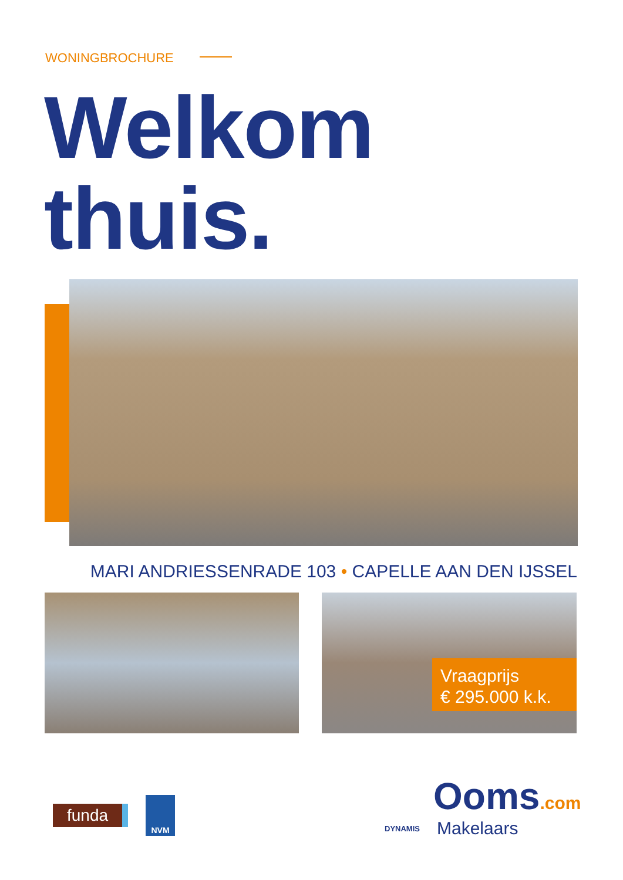WONINGBROCHURE
Welkom
thuis.
MARI ANDRIESSENRADE 103 • CAPELLE AAN DEN IJSSEL
Vraagprijs
€ 295.000 k.k.
funda
NVM
DYNAMIS
Ooms.com
Makelaars